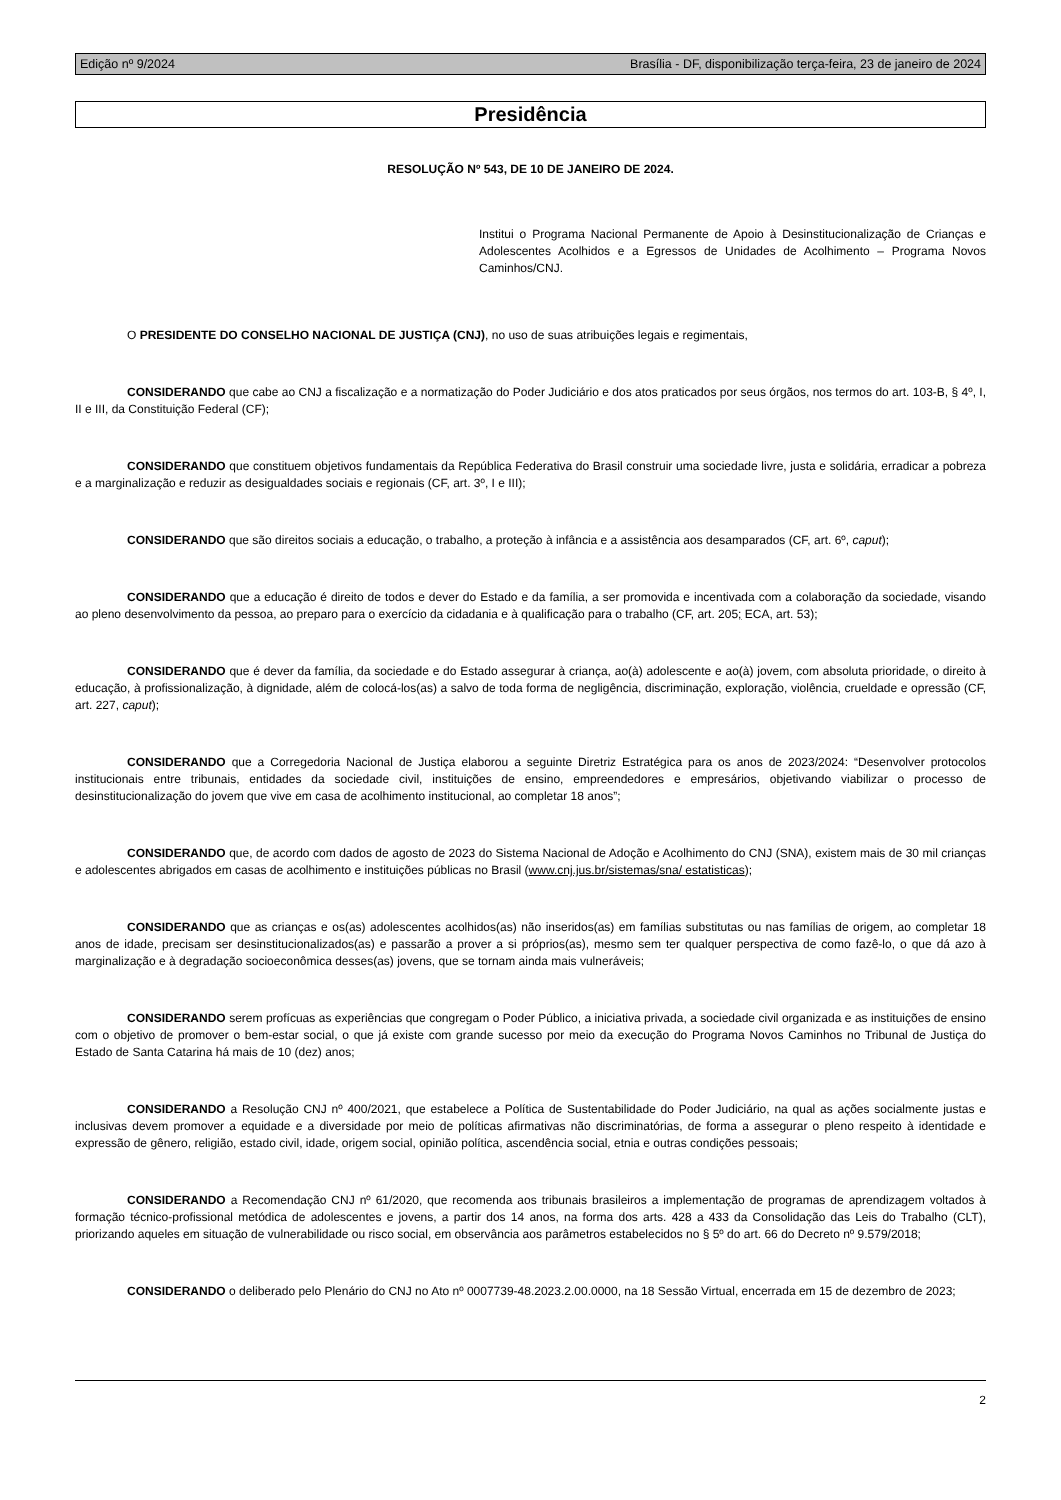Edição nº 9/2024 Brasília - DF, disponibilização terça-feira, 23 de janeiro de 2024
Presidência
RESOLUÇÃO Nº 543, DE 10 DE JANEIRO DE 2024.
Institui o Programa Nacional Permanente de Apoio à Desinstitucionalização de Crianças e Adolescentes Acolhidos e a Egressos de Unidades de Acolhimento – Programa Novos Caminhos/CNJ.
O PRESIDENTE DO CONSELHO NACIONAL DE JUSTIÇA (CNJ), no uso de suas atribuições legais e regimentais,
CONSIDERANDO que cabe ao CNJ a fiscalização e a normatização do Poder Judiciário e dos atos praticados por seus órgãos, nos termos do art. 103-B, § 4º, I, II e III, da Constituição Federal (CF);
CONSIDERANDO que constituem objetivos fundamentais da República Federativa do Brasil construir uma sociedade livre, justa e solidária, erradicar a pobreza e a marginalização e reduzir as desigualdades sociais e regionais (CF, art. 3º, I e III);
CONSIDERANDO que são direitos sociais a educação, o trabalho, a proteção à infância e a assistência aos desamparados (CF, art. 6º, caput);
CONSIDERANDO que a educação é direito de todos e dever do Estado e da família, a ser promovida e incentivada com a colaboração da sociedade, visando ao pleno desenvolvimento da pessoa, ao preparo para o exercício da cidadania e à qualificação para o trabalho (CF, art. 205; ECA, art. 53);
CONSIDERANDO que é dever da família, da sociedade e do Estado assegurar à criança, ao(à) adolescente e ao(à) jovem, com absoluta prioridade, o direito à educação, à profissionalização, à dignidade, além de colocá-los(as) a salvo de toda forma de negligência, discriminação, exploração, violência, crueldade e opressão (CF, art. 227, caput);
CONSIDERANDO que a Corregedoria Nacional de Justiça elaborou a seguinte Diretriz Estratégica para os anos de 2023/2024: “Desenvolver protocolos institucionais entre tribunais, entidades da sociedade civil, instituições de ensino, empreendedores e empresários, objetivando viabilizar o processo de desinstitucionalização do jovem que vive em casa de acolhimento institucional, ao completar 18 anos”;
CONSIDERANDO que, de acordo com dados de agosto de 2023 do Sistema Nacional de Adoção e Acolhimento do CNJ (SNA), existem mais de 30 mil crianças e adolescentes abrigados em casas de acolhimento e instituições públicas no Brasil (www.cnj.jus.br/sistemas/sna/ estatisticas);
CONSIDERANDO que as crianças e os(as) adolescentes acolhidos(as) não inseridos(as) em famílias substitutas ou nas famílias de origem, ao completar 18 anos de idade, precisam ser desinstitucionalizados(as) e passarão a prover a si próprios(as), mesmo sem ter qualquer perspectiva de como fazê-lo, o que dá azo à marginalização e à degradação socioeconômica desses(as) jovens, que se tornam ainda mais vulneráveis;
CONSIDERANDO serem profícuas as experiências que congregam o Poder Público, a iniciativa privada, a sociedade civil organizada e as instituições de ensino com o objetivo de promover o bem-estar social, o que já existe com grande sucesso por meio da execução do Programa Novos Caminhos no Tribunal de Justiça do Estado de Santa Catarina há mais de 10 (dez) anos;
CONSIDERANDO a Resolução CNJ nº 400/2021, que estabelece a Política de Sustentabilidade do Poder Judiciário, na qual as ações socialmente justas e inclusivas devem promover a equidade e a diversidade por meio de políticas afirmativas não discriminatórias, de forma a assegurar o pleno respeito à identidade e expressão de gênero, religião, estado civil, idade, origem social, opinião política, ascendência social, etnia e outras condições pessoais;
CONSIDERANDO a Recomendação CNJ nº 61/2020, que recomenda aos tribunais brasileiros a implementação de programas de aprendizagem voltados à formação técnico-profissional metódica de adolescentes e jovens, a partir dos 14 anos, na forma dos arts. 428 a 433 da Consolidação das Leis do Trabalho (CLT), priorizando aqueles em situação de vulnerabilidade ou risco social, em observância aos parâmetros estabelecidos no § 5º do art. 66 do Decreto nº 9.579/2018;
CONSIDERANDO o deliberado pelo Plenário do CNJ no Ato nº 0007739-48.2023.2.00.0000, na 18 Sessão Virtual, encerrada em 15 de dezembro de 2023;
2